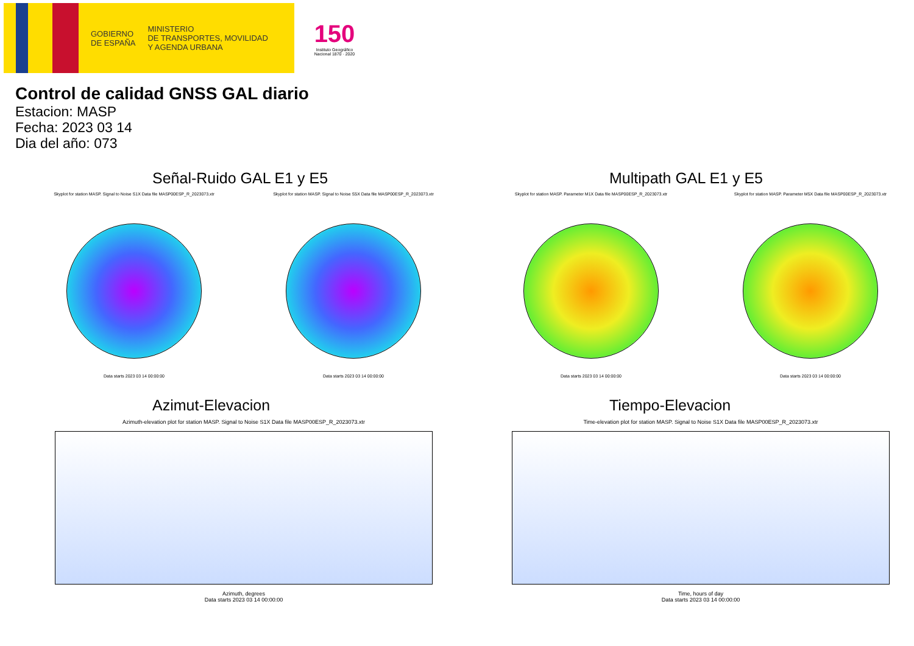GOBIERNO
DE ESPAÑA
MINISTERIO
DE TRANSPORTES, MOVILIDAD
Y AGENDA URBANA
150
Instituto Geográfico Nacional 1870 · 2020
Control de calidad GNSS GAL diario
Estacion: MASP
Fecha: 2023 03 14
Dia del año: 073
Señal-Ruido GAL E1 y E5
Skyplot for station MASP. Signal to Noise S1X Data file MASP00ESP_R_2023073.xtr
Data starts 2023 03 14 00:00:00
Skyplot for station MASP. Signal to Noise S5X Data file MASP00ESP_R_2023073.xtr
Data starts 2023 03 14 00:00:00
Multipath GAL E1 y E5
Skyplot for station MASP. Parameter M1X Data file MASP00ESP_R_2023073.xtr
Data starts 2023 03 14 00:00:00
Skyplot for station MASP. Parameter M5X Data file MASP00ESP_R_2023073.xtr
Data starts 2023 03 14 00:00:00
Azimut-Elevacion
Azimuth-elevation plot for station MASP. Signal to Noise S1X Data file MASP00ESP_R_2023073.xtr
Azimuth, degrees
Data starts 2023 03 14 00:00:00
Tiempo-Elevacion
Time-elevation plot for station MASP. Signal to Noise S1X Data file MASP00ESP_R_2023073.xtr
Time, hours of day
Data starts 2023 03 14 00:00:00